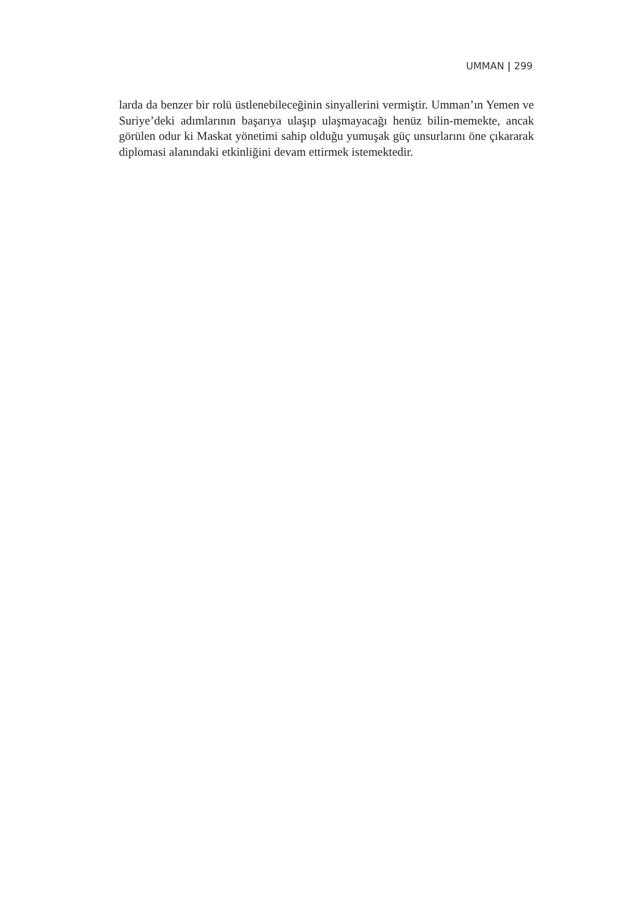UMMAN | 299
larda da benzer bir rolü üstlenebileceğinin sinyallerini vermiştir. Umman’ın Yemen ve Suriye’deki adımlarının başarıya ulaşıp ulaşmayacağı henüz bilin-memekte, ancak görülen odur ki Maskat yönetimi sahip olduğu yumuşak güç unsurlarını öne çıkararak diplomasi alanındaki etkinliğini devam ettirmek istemektedir.